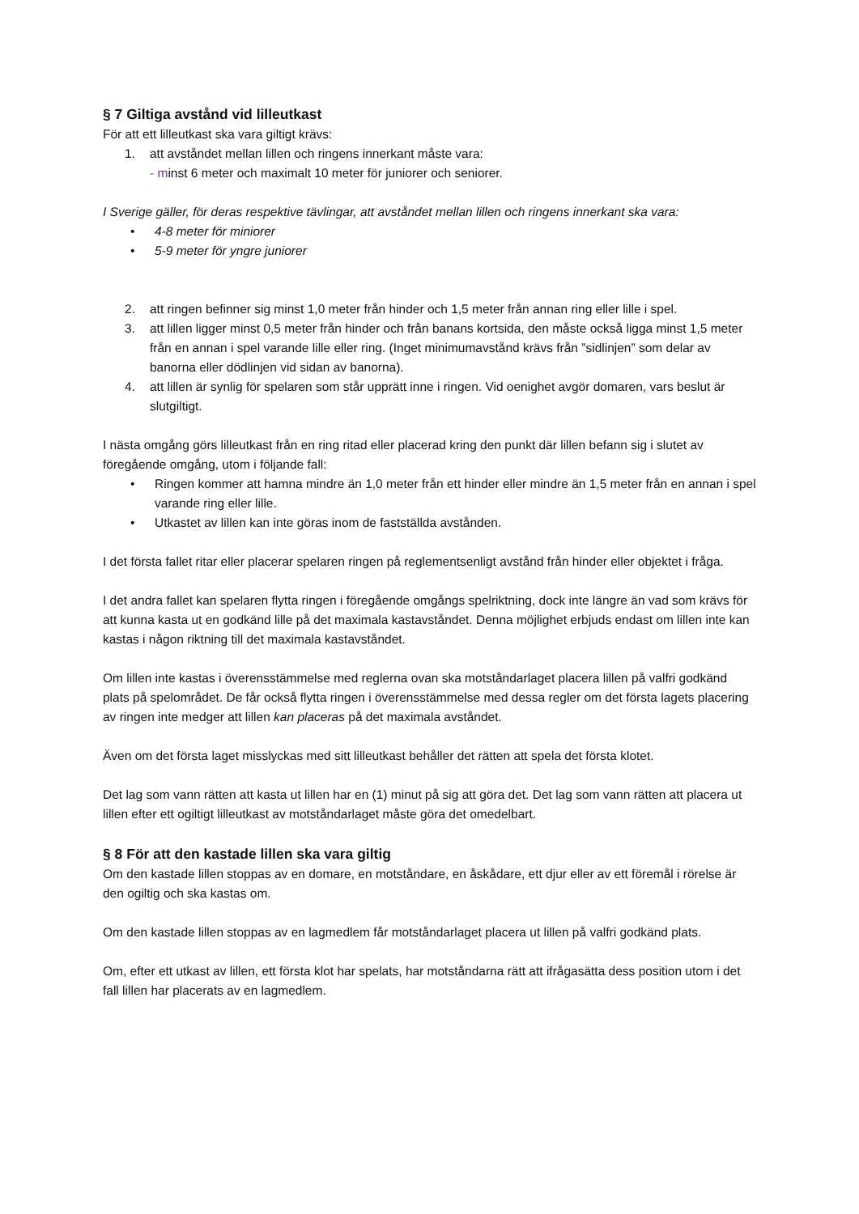§ 7 Giltiga avstånd vid lilleutkast
För att ett lilleutkast ska vara giltigt krävs:
1. att avståndet mellan lillen och ringens innerkant måste vara:
- minst 6 meter och maximalt 10 meter för juniorer och seniorer.
I Sverige gäller, för deras respektive tävlingar, att avståndet mellan lillen och ringens innerkant ska vara:
• 4-8 meter för miniorer
• 5-9 meter för yngre juniorer
2. att ringen befinner sig minst 1,0 meter från hinder och 1,5 meter från annan ring eller lille i spel.
3. att lillen ligger minst 0,5 meter från hinder och från banans kortsida, den måste också ligga minst 1,5 meter från en annan i spel varande lille eller ring. (Inget minimumavstånd krävs från ”sidlinjen” som delar av banorna eller dödlinjen vid sidan av banorna).
4. att lillen är synlig för spelaren som står upprätt inne i ringen. Vid oenighet avgör domaren, vars beslut är slutgiltigt.
I nästa omgång görs lilleutkast från en ring ritad eller placerad kring den punkt där lillen befann sig i slutet av föregående omgång, utom i följande fall:
• Ringen kommer att hamna mindre än 1,0 meter från ett hinder eller mindre än 1,5 meter från en annan i spel varande ring eller lille.
• Utkastet av lillen kan inte göras inom de fastställda avstånden.
I det första fallet ritar eller placerar spelaren ringen på reglementsenligt avstånd från hinder eller objektet i fråga.
I det andra fallet kan spelaren flytta ringen i föregående omgångs spelriktning, dock inte längre än vad som krävs för att kunna kasta ut en godkänd lille på det maximala kastavståndet. Denna möjlighet erbjuds endast om lillen inte kan kastas i någon riktning till det maximala kastavståndet.
Om lillen inte kastas i överensstämmelse med reglerna ovan ska motståndarlaget placera lillen på valfri godkänd plats på spelområdet. De får också flytta ringen i överensstämmelse med dessa regler om det första lagets placering av ringen inte medger att lillen kan placeras på det maximala avståndet.
Även om det första laget misslyckas med sitt lilleutkast behåller det rätten att spela det första klotet.
Det lag som vann rätten att kasta ut lillen har en (1) minut på sig att göra det. Det lag som vann rätten att placera ut lillen efter ett ogiltigt lilleutkast av motståndarlaget måste göra det omedelbart.
§ 8 För att den kastade lillen ska vara giltig
Om den kastade lillen stoppas av en domare, en motståndare, en åskådare, ett djur eller av ett föremål i rörelse är den ogiltig och ska kastas om.
Om den kastade lillen stoppas av en lagmedlem får motståndarlaget placera ut lillen på valfri godkänd plats.
Om, efter ett utkast av lillen, ett första klot har spelats, har motståndarna rätt att ifrågasätta dess position utom i det fall lillen har placerats av en lagmedlem.